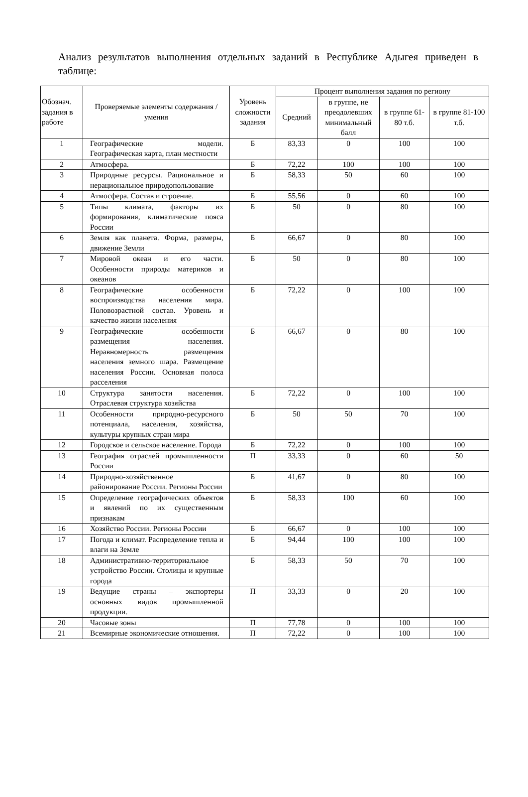Анализ результатов выполнения отдельных заданий в Республике Адыгея приведен в таблице:
| Обознач. задания в работе | Проверяемые элементы содержания / умения | Уровень сложности задания | Процент выполнения задания по региону | | | |
| --- | --- | --- | --- | --- | --- | --- |
| | | | Средний | в группе, не преодолевших минимальный балл | в группе 61-80 т.б. | в группе 81-100 т.б. |
| 1 | Географические модели. Географическая карта, план местности | Б | 83,33 | 0 | 100 | 100 |
| 2 | Атмосфера. | Б | 72,22 | 100 | 100 | 100 |
| 3 | Природные ресурсы. Рациональное и нерациональное природопользование | Б | 58,33 | 50 | 60 | 100 |
| 4 | Атмосфера. Состав и строение. | Б | 55,56 | 0 | 60 | 100 |
| 5 | Типы климата, факторы их формирования, климатические пояса России | Б | 50 | 0 | 80 | 100 |
| 6 | Земля как планета. Форма, размеры, движение Земли | Б | 66,67 | 0 | 80 | 100 |
| 7 | Мировой океан и его части. Особенности природы материков и океанов | Б | 50 | 0 | 80 | 100 |
| 8 | Географические особенности воспроизводства населения мира. Половозрастной состав. Уровень и качество жизни населения | Б | 72,22 | 0 | 100 | 100 |
| 9 | Географические особенности размещения населения. Неравномерность размещения населения земного шара. Размещение населения России. Основная полоса расселения | Б | 66,67 | 0 | 80 | 100 |
| 10 | Структура занятости населения. Отраслевая структура хозяйства | Б | 72,22 | 0 | 100 | 100 |
| 11 | Особенности природно-ресурсного потенциала, населения, хозяйства, культуры крупных стран мира | Б | 50 | 50 | 70 | 100 |
| 12 | Городское и сельское население. Города | Б | 72,22 | 0 | 100 | 100 |
| 13 | География отраслей промышленности России | П | 33,33 | 0 | 60 | 50 |
| 14 | Природно-хозяйственное районирование России. Регионы России | Б | 41,67 | 0 | 80 | 100 |
| 15 | Определение географических объектов и явлений по их существенным признакам | Б | 58,33 | 100 | 60 | 100 |
| 16 | Хозяйство России. Регионы России | Б | 66,67 | 0 | 100 | 100 |
| 17 | Погода и климат. Распределение тепла и влаги на Земле | Б | 94,44 | 100 | 100 | 100 |
| 18 | Административно-территориальное устройство России. Столицы и крупные города | Б | 58,33 | 50 | 70 | 100 |
| 19 | Ведущие страны – экспортеры основных видов промышленной продукции. | П | 33,33 | 0 | 20 | 100 |
| 20 | Часовые зоны | П | 77,78 | 0 | 100 | 100 |
| 21 | Всемирные экономические отношения. | П | 72,22 | 0 | 100 | 100 |